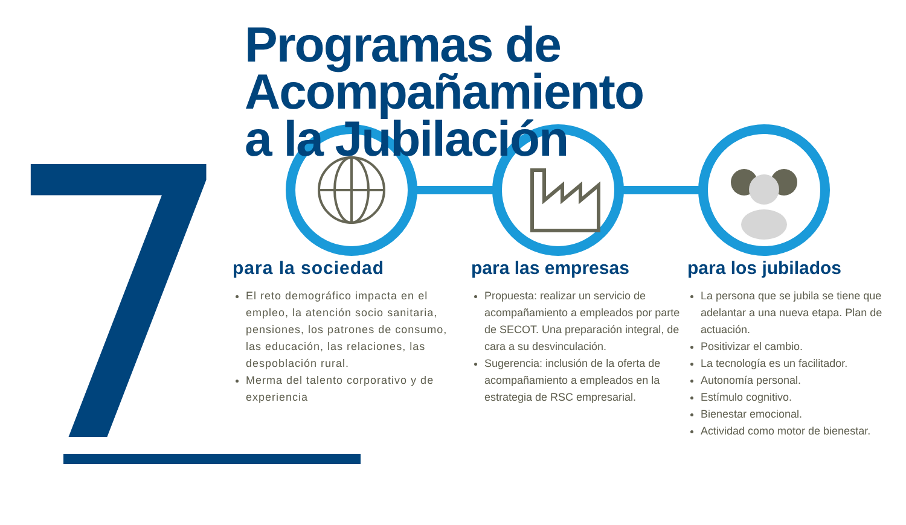7
Programas de Acompañamiento
a la Jubilación
para la sociedad
El reto demográfico impacta en el empleo, la atención socio sanitaria, pensiones, los patrones de consumo, las educación, las relaciones, las despoblación rural.
Merma del talento corporativo y de experiencia
para las empresas
Propuesta: realizar un servicio de acompañamiento a empleados por parte de SECOT. Una preparación integral, de cara a su desvinculación.
Sugerencia: inclusión de la oferta de acompañamiento a empleados en la estrategia de RSC empresarial.
para los jubilados
La persona que se jubila se tiene que adelantar a una nueva etapa. Plan de actuación.
Positivizar el cambio.
La tecnología es un facilitador.
Autonomía personal.
Estímulo cognitivo.
Bienestar emocional.
Actividad como motor de bienestar.